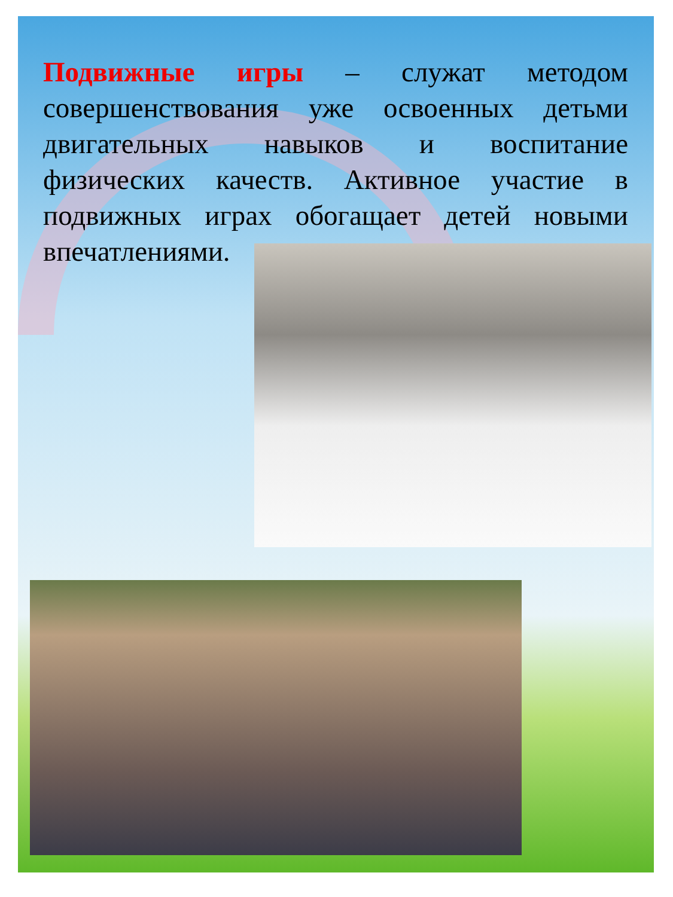Подвижные игры – служат методом совершенствования уже освоенных детьми двигательных навыков и воспитание физических качеств. Активное участие в подвижных играх обогащает детей новыми впечатлениями.